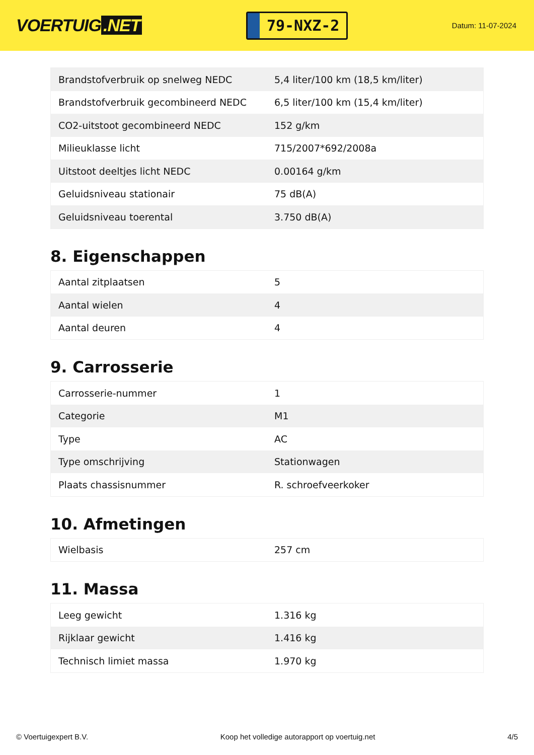VOERTUIG.NET
79-NXZ-2
Datum: 11-07-2024
| Brandstofverbruik op snelweg NEDC | 5,4 liter/100 km (18,5 km/liter) |
| Brandstofverbruik gecombineerd NEDC | 6,5 liter/100 km (15,4 km/liter) |
| CO2-uitstoot gecombineerd NEDC | 152 g/km |
| Milieuklasse licht | 715/2007*692/2008a |
| Uitstoot deeltjes licht NEDC | 0.00164 g/km |
| Geluidsniveau stationair | 75 dB(A) |
| Geluidsniveau toerental | 3.750 dB(A) |
8. Eigenschappen
| Aantal zitplaatsen | 5 |
| Aantal wielen | 4 |
| Aantal deuren | 4 |
9. Carrosserie
| Carrosserie-nummer | 1 |
| Categorie | M1 |
| Type | AC |
| Type omschrijving | Stationwagen |
| Plaats chassisnummer | R. schroefveerkoker |
10. Afmetingen
| Wielbasis | 257 cm |
11. Massa
| Leeg gewicht | 1.316 kg |
| Rijklaar gewicht | 1.416 kg |
| Technisch limiet massa | 1.970 kg |
© Voertuigexpert B.V. Koop het volledige autorapport op voertuig.net 4/5